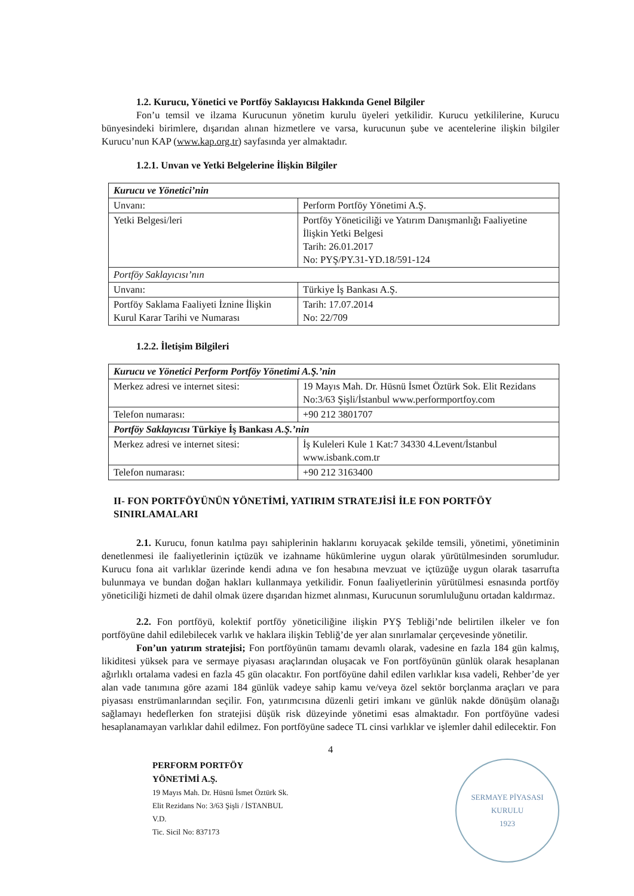1.2. Kurucu, Yönetici ve Portföy Saklayıcısı Hakkında Genel Bilgiler
Fon’u temsil ve ilzama Kurucunun yönetim kurulu üyeleri yetkilidir. Kurucu yetkililerine, Kurucu bünyesindeki birimlere, dışarıdan alınan hizmetlere ve varsa, kurucunun şube ve acentelerine ilişkin bilgiler Kurucu’nun KAP (www.kap.org.tr) sayfasında yer almaktadır.
1.2.1. Unvan ve Yetki Belgelerine İlişkin Bilgiler
| Kurucu ve Yönetici’nin | |
| Unvanı: | Perform Portföy Yönetimi A.Ş. |
| Yetki Belgesi/leri | Portföy Yöneticiliği ve Yatırım Danışmanlığı Faaliyetine İlişkin Yetki Belgesi Tarih: 26.01.2017 No: PYŞ/PY.31-YD.18/591-124 |
| Portföy Saklayıcısı’nın | |
| Unvanı: | Türkiye İş Bankası A.Ş. |
| Portföy Saklama Faaliyeti İznine İlişkin Kurul Karar Tarihi ve Numarası | Tarih: 17.07.2014 No: 22/709 |
1.2.2. İletişim Bilgileri
| Kurucu ve Yönetici Perform Portföy Yönetimi A.Ş.’nin | |
| Merkez adresi ve internet sitesi: | 19 Mayıs Mah. Dr. Hüsnü İsmet Öztürk Sok. Elit Rezidans No:3/63 Şişli/İstanbul www.performportfoy.com |
| Telefon numarası: | +90 212 3801707 |
| Portföy Saklayıcısı Türkiye İş Bankası A.Ş.’nin | |
| Merkez adresi ve internet sitesi: | İş Kuleleri Kule 1 Kat:7 34330 4.Levent/İstanbul www.isbank.com.tr |
| Telefon numarası: | +90 212 3163400 |
II- FON PORTFÖYÜNÜN YÖNETİMİ, YATIRIM STRATEJİSİ İLE FON PORTFÖY SINIRLAMALARI
2.1. Kurucu, fonun katılma payı sahiplerinin haklarını koruyacak şekilde temsili, yönetimi, yönetiminin denetlenmesi ile faaliyetlerinin içtüzük ve izahname hükümlerine uygun olarak yürütülmesinden sorumludur. Kurucu fona ait varlıklar üzerinde kendi adına ve fon hesabına mevzuat ve içtüzüğe uygun olarak tasarrufta bulunmaya ve bundan doğan hakları kullanmaya yetkilidir. Fonun faaliyetlerinin yürütülmesi esnasında portföy yöneticiliği hizmeti de dahil olmak üzere dışarıdan hizmet alınması, Kurucunun sorumluluğunu ortadan kaldırmaz.
2.2. Fon portföyü, kolektif portföy yöneticiliğine ilişkin PYŞ Tebliği’nde belirtilen ilkeler ve fon portföyüne dahil edilebilecek varlık ve haklara ilişkin Tebliğ’de yer alan sınırlamalar çerçevesinde yönetilir.
Fon’un yatırım stratejisi; Fon portföyünün tamamı devamlı olarak, vadesine en fazla 184 gün kalmış, likiditesi yüksek para ve sermaye piyasası araçlarından oluşacak ve Fon portföyünün günlük olarak hesaplanan ağırlıklı ortalama vadesi en fazla 45 gün olacaktır. Fon portföyüne dahil edilen varlıklar kısa vadeli, Rehber’de yer alan vade tanımına göre azami 184 günlük vadeye sahip kamu ve/veya özel sektör borçlanma araçları ve para piyasası enstrümanlarından seçilir. Fon, yatırımcısına düzenli getiri imkanı ve günlük nakde dönüşüm olanağı sağlamayı hedeflerken fon stratejisi düşük risk düzeyinde yönetimi esas almaktadır. Fon portföyüne vadesi hesaplanamayan varlıklar dahil edilmez. Fon portföyüne sadece TL cinsi varlıklar ve işlemler dahil edilecektir. Fon
4
PERFORM PORTFÖY
YÖNETİMİ A.Ş.
19 Mayıs Mah. Dr. Hüsnü İsmet Öztürk Sk.
Elit Rezidans No: 3/63 Şişli / İSTANBUL
V.D.
Tic. Sicil No: 837173
SERMAYE PİYASASI KURULU
1923